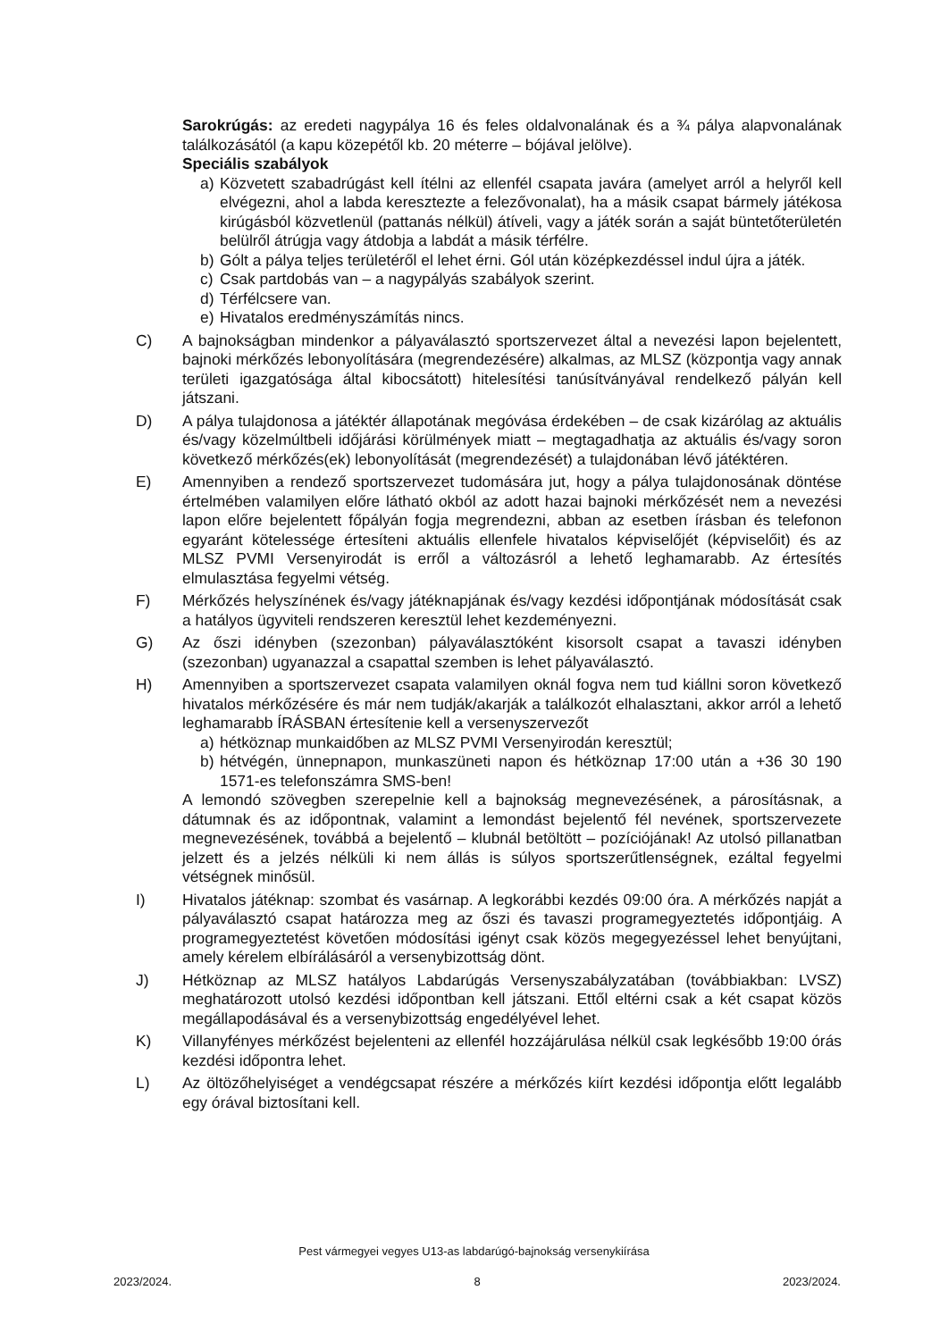Sarokrúgás: az eredeti nagypálya 16 és feles oldalvonalának és a ¾ pálya alapvonalának találkozásától (a kapu közepétől kb. 20 méterre – bójával jelölve).
Speciális szabályok
a) Közvetett szabadrúgást kell ítélni az ellenfél csapata javára (amelyet arról a helyről kell elvégezni, ahol a labda keresztezte a felezővonalat), ha a másik csapat bármely játékosa kirúgásból közvetlenül (pattanás nélkül) átíveli, vagy a játék során a saját büntetőterületén belülről átrúgja vagy átdobja a labdát a másik térfélre.
b) Gólt a pálya teljes területéről el lehet érni. Gól után középkezdéssel indul újra a játék.
c) Csak partdobás van – a nagypályás szabályok szerint.
d) Térfélcsere van.
e) Hivatalos eredményszámítás nincs.
C) A bajnokságban mindenkor a pályaválasztó sportszervezet által a nevezési lapon bejelentett, bajnoki mérkőzés lebonyolítására (megrendezésére) alkalmas, az MLSZ (központja vagy annak területi igazgatósága által kibocsátott) hitelesítési tanúsítványával rendelkező pályán kell játszani.
D) A pálya tulajdonosa a játéktér állapotának megóvása érdekében – de csak kizárólag az aktuális és/vagy közelmúltbeli időjárási körülmények miatt – megtagadhatja az aktuális és/vagy soron következő mérkőzés(ek) lebonyolítását (megrendezését) a tulajdonában lévő játéktéren.
E) Amennyiben a rendező sportszervezet tudomására jut, hogy a pálya tulajdonosának döntése értelmében valamilyen előre látható okból az adott hazai bajnoki mérkőzését nem a nevezési lapon előre bejelentett főpályán fogja megrendezni, abban az esetben írásban és telefonon egyaránt kötelessége értesíteni aktuális ellenfele hivatalos képviselőjét (képviselőit) és az MLSZ PVMI Versenyirodát is erről a változásról a lehető leghamarabb. Az értesítés elmulasztása fegyelmi vétség.
F) Mérkőzés helyszínének és/vagy játéknapjának és/vagy kezdési időpontjának módosítását csak a hatályos ügyviteli rendszeren keresztül lehet kezdeményezni.
G) Az őszi idényben (szezonban) pályaválasztóként kisorsolt csapat a tavaszi idényben (szezonban) ugyanazzal a csapattal szemben is lehet pályaválasztó.
H) Amennyiben a sportszervezet csapata valamilyen oknál fogva nem tud kiállni soron következő hivatalos mérkőzésére és már nem tudják/akarják a találkozót elhalasztani, akkor arról a lehető leghamarabb ÍRÁSBAN értesítenie kell a versenyszervezőt
a) hétköznap munkaidőben az MLSZ PVMI Versenyirodán keresztül;
b) hétvégén, ünnepnapon, munkaszüneti napon és hétköznap 17:00 után a +36 30 190 1571-es telefonszámra SMS-ben!
A lemondó szövegben szerepelnie kell a bajnokság megnevezésének, a párosításnak, a dátumnak és az időpontnak, valamint a lemondást bejelentő fél nevének, sportszervezete megnevezésének, továbbá a bejelentő – klubnál betöltött – pozíciójának! Az utolsó pillanatban jelzett és a jelzés nélküli ki nem állás is súlyos sportszerűtlenségnek, ezáltal fegyelmi vétségnek minősül.
I) Hivatalos játéknap: szombat és vasárnap. A legkorábbi kezdés 09:00 óra. A mérkőzés napját a pályaválasztó csapat határozza meg az őszi és tavaszi programegyeztetés időpontjáig. A programegyeztetést követően módosítási igényt csak közös megegyezéssel lehet benyújtani, amely kérelem elbírálásáról a versenybizottság dönt.
J) Hétköznap az MLSZ hatályos Labdarúgás Versenyszabályzatában (továbbiakban: LVSZ) meghatározott utolsó kezdési időpontban kell játszani. Ettől eltérni csak a két csapat közös megállapodásával és a versenybizottság engedélyével lehet.
K) Villanyfényes mérkőzést bejelenteni az ellenfél hozzájárulása nélkül csak legkésőbb 19:00 órás kezdési időpontra lehet.
L) Az öltözőhelyiséget a vendégcsapat részére a mérkőzés kiírt kezdési időpontja előtt legalább egy órával biztosítani kell.
Pest vármegyei vegyes U13-as labdarúgó-bajnokság versenykiírása
2023/2024. 8 2023/2024.